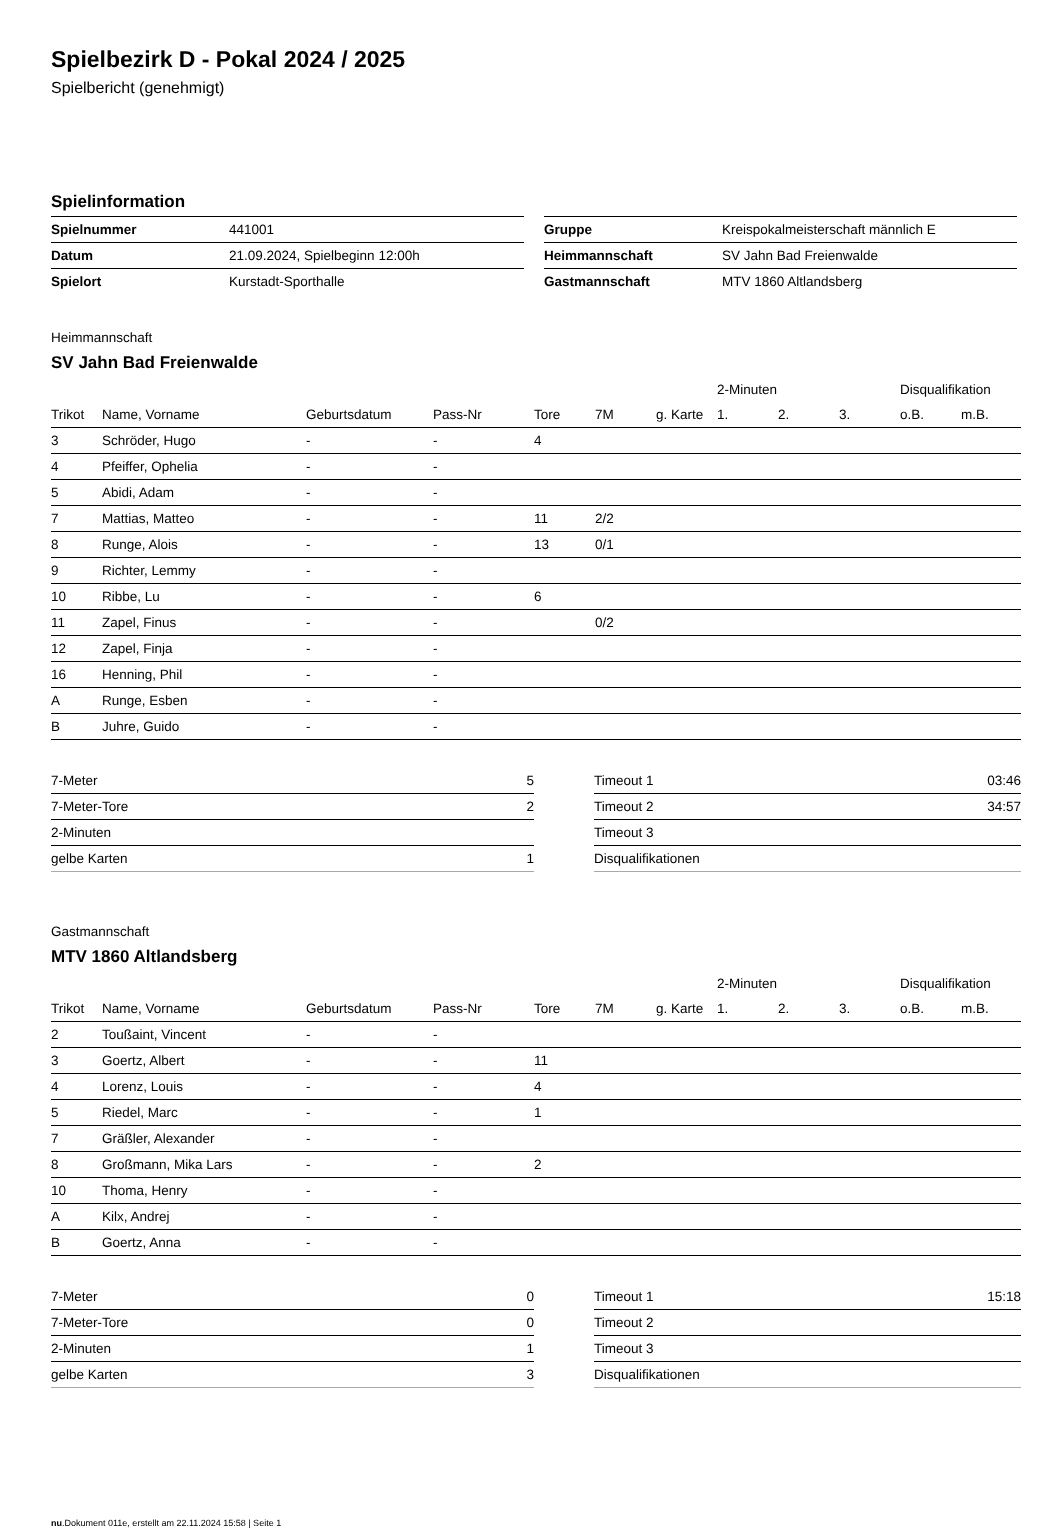Spielbezirk D - Pokal 2024 / 2025
Spielbericht (genehmigt)
Spielinformation
| Spielnummer | 441001 |
| Datum | 21.09.2024, Spielbeginn 12:00h |
| Spielort | Kurstadt-Sporthalle |
| Gruppe | Kreispokalmeisterschaft männlich E |
| Heimmannschaft | SV Jahn Bad Freienwalde |
| Gastmannschaft | MTV 1860 Altlandsberg |
Heimmannschaft
SV Jahn Bad Freienwalde
| | | | | | | | 2-Minuten | | | Disqualifikation | |
| --- | --- | --- | --- | --- | --- | --- | --- | --- | --- | --- | --- |
| Trikot | Name, Vorname | Geburtsdatum | Pass-Nr | Tore | 7M | g. Karte | 1. | 2. | 3. | o.B. | m.B. |
| 3 | Schröder, Hugo | - | - | 4 | | | | | | | |
| 4 | Pfeiffer, Ophelia | - | - | | | | | | | | |
| 5 | Abidi, Adam | - | - | | | | | | | | |
| 7 | Mattias, Matteo | - | - | 11 | 2/2 | | | | | | |
| 8 | Runge, Alois | - | - | 13 | 0/1 | | | | | | |
| 9 | Richter, Lemmy | - | - | | | | | | | | |
| 10 | Ribbe, Lu | - | - | 6 | | | | | | | |
| 11 | Zapel, Finus | - | - | | 0/2 | | | | | | |
| 12 | Zapel, Finja | - | - | | | | | | | | |
| 16 | Henning, Phil | - | - | | | | | | | | |
| A | Runge, Esben | - | - | | | | | | | | |
| B | Juhre, Guido | - | - | | | | | | | | |
| 7-Meter | 5 |
| 7-Meter-Tore | 2 |
| 2-Minuten | |
| gelbe Karten | 1 |
| Timeout 1 | 03:46 |
| Timeout 2 | 34:57 |
| Timeout 3 | |
| Disqualifikationen | |
Gastmannschaft
MTV 1860 Altlandsberg
| | | | | | | | 2-Minuten | | | Disqualifikation | |
| --- | --- | --- | --- | --- | --- | --- | --- | --- | --- | --- | --- |
| Trikot | Name, Vorname | Geburtsdatum | Pass-Nr | Tore | 7M | g. Karte | 1. | 2. | 3. | o.B. | m.B. |
| 2 | Toußaint, Vincent | - | - | | | | | | | | |
| 3 | Goertz, Albert | - | - | 11 | | | | | | | |
| 4 | Lorenz, Louis | - | - | 4 | | | | | | | |
| 5 | Riedel, Marc | - | - | 1 | | | | | | | |
| 7 | Gräßler, Alexander | - | - | | | | | | | | |
| 8 | Großmann, Mika Lars | - | - | 2 | | | | | | | |
| 10 | Thoma, Henry | - | - | | | | | | | | |
| A | Kilx, Andrej | - | - | | | | | | | | |
| B | Goertz, Anna | - | - | | | | | | | | |
| 7-Meter | 0 |
| 7-Meter-Tore | 0 |
| 2-Minuten | 1 |
| gelbe Karten | 3 |
| Timeout 1 | 15:18 |
| Timeout 2 | |
| Timeout 3 | |
| Disqualifikationen | |
nu.Dokument 011e, erstellt am 22.11.2024 15:58 | Seite 1